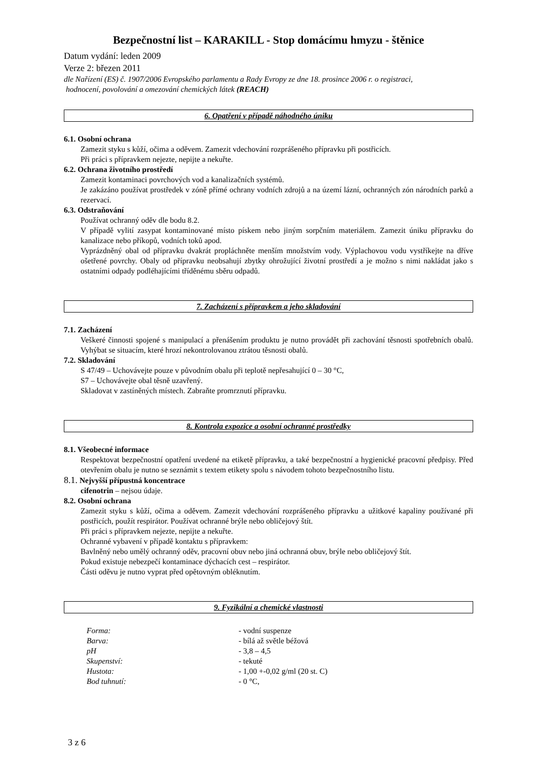Bezpečnostní list – KARAKILL - Stop domácímu hmyzu - štěnice
Datum vydání: leden 2009
Verze 2: březen 2011
dle Nařízení (ES) č. 1907/2006 Evropského parlamentu a Rady Evropy ze dne 18. prosince 2006 r. o registraci,
hodnocení, povolování a omezování chemických látek (REACH)
6. Opatření v případě náhodného úniku
6.1. Osobní ochrana
Zamezit styku s kůží, očima a oděvem. Zamezit vdechování rozprášeného přípravku při postřicích.
Při práci s přípravkem nejezte, nepijte a nekuřte.
6.2. Ochrana životního prostředí
Zamezit kontaminaci povrchových vod a kanalizačních systémů.
Je zakázáno používat prostředek v zóně přímé ochrany vodních zdrojů a na území lázní, ochranných zón národních parků a rezervací.
6.3. Odstraňování
Používat ochranný oděv dle bodu 8.2.
V případě vylití zasypat kontaminované místo pískem nebo jiným sorpčním materiálem. Zamezit úniku přípravku do kanalizace nebo příkopů, vodních toků apod.
Vyprázdněný obal od přípravku dvakrát propláchněte menším množstvím vody. Výplachovou vodu vystříkejte na dříve ošetřené povrchy. Obaly od přípravku neobsahují zbytky ohrožující životní prostředí a je možno s nimi nakládat jako s ostatními odpady podléhajícími tříděnému sběru odpadů.
7. Zacházení s přípravkem a jeho skladování
7.1. Zacházení
Veškeré činnosti spojené s manipulací a přenášením produktu je nutno provádět při zachování těsnosti spotřebních obalů. Vyhýbat se situacím, které hrozí nekontrolovanou ztrátou těsnosti obalů.
7.2. Skladování
S 47/49 – Uchovávejte pouze v původním obalu při teplotě nepřesahující 0 – 30 °C,
S7 – Uchovávejte obal těsně uzavřený.
Skladovat v zastíněných místech. Zabraňte promrznutí přípravku.
8. Kontrola expozice a osobní ochranné prostředky
8.1. Všeobecné informace
Respektovat bezpečnostní opatření uvedené na etiketě přípravku, a také bezpečnostní a hygienické pracovní předpisy. Před otevřením obalu je nutno se seznámit s textem etikety spolu s návodem tohoto bezpečnostního listu.
8.1. Nejvyšší přípustná koncentrace
cifenotrin – nejsou údaje.
8.2. Osobní ochrana
Zamezit styku s kůží, očima a oděvem. Zamezit vdechování rozprášeného přípravku a užitkové kapaliny používané při postřicích, použít respirátor. Používat ochranné brýle nebo obličejový štít.
Při práci s přípravkem nejezte, nepijte a nekuřte.
Ochranné vybavení v případě kontaktu s přípravkem:
Bavlněný nebo umělý ochranný oděv, pracovní obuv nebo jiná ochranná obuv, brýle nebo obličejový štít.
Pokud existuje nebezpečí kontaminace dýchacích cest – respirátor.
Části oděvu je nutno vyprat před opětovným obléknutím.
9. Fyzikální a chemické vlastnosti
| Forma: | - vodní suspenze |
| Barva: | - bílá až světle béžová |
| pH | - 3,8 – 4,5 |
| Skupenství: | - tekuté |
| Hustota: | - 1,00 +-0,02 g/ml (20 st. C) |
| Bod tuhnutí: | - 0 °C, |
3 z 6